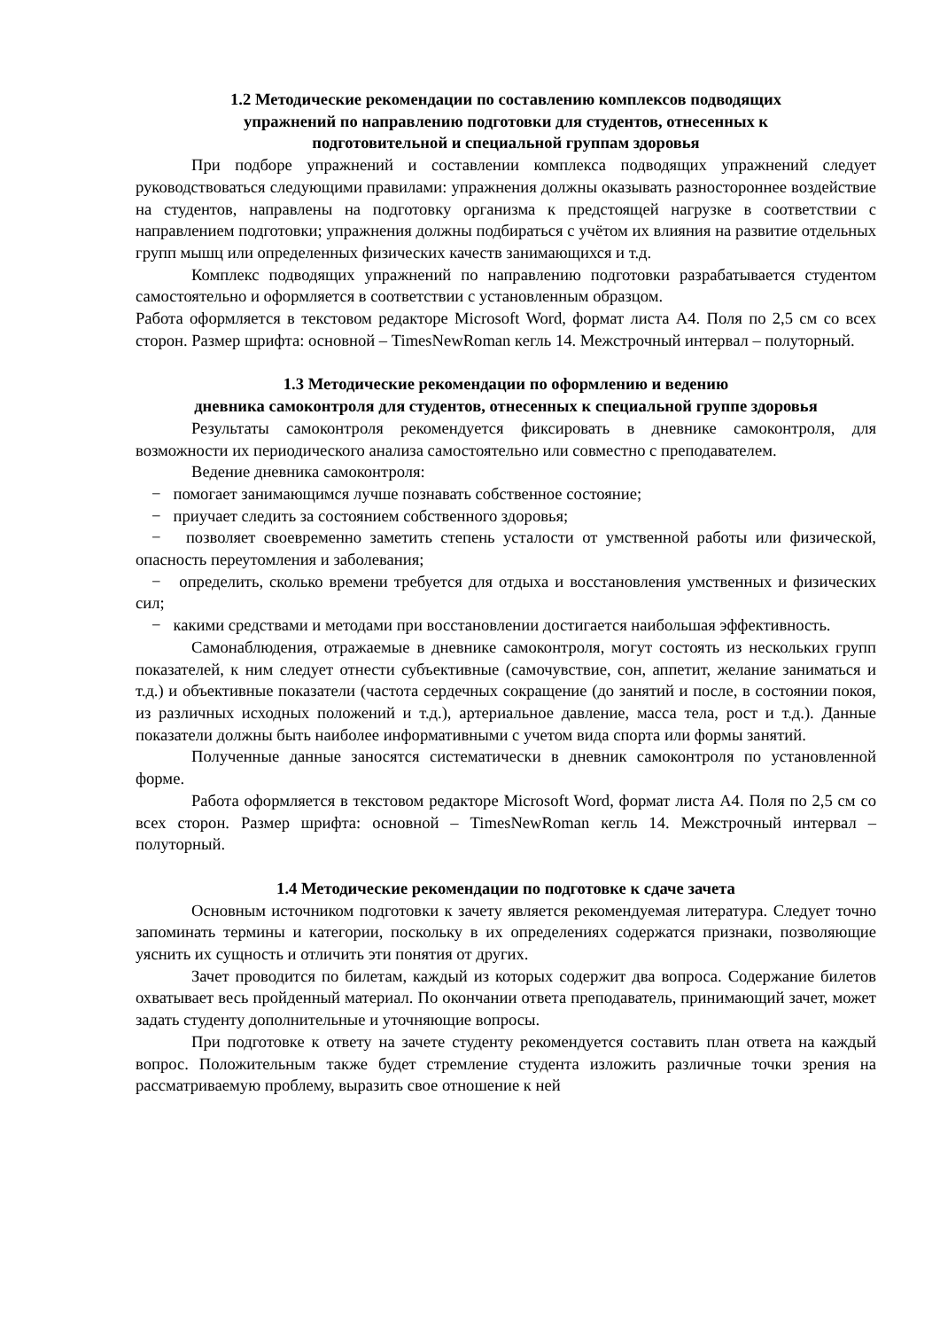1.2 Методические рекомендации по составлению комплексов подводящих
упражнений по направлению подготовки для студентов, отнесенных к
подготовительной и специальной группам здоровья
При подборе упражнений и составлении комплекса подводящих упражнений следует руководствоваться следующими правилами: упражнения должны оказывать разностороннее воздействие на студентов, направлены на подготовку организма к предстоящей нагрузке в соответствии с направлением подготовки; упражнения должны подбираться с учётом их влияния на развитие отдельных групп мышц или определенных физических качеств занимающихся и т.д.
Комплекс подводящих упражнений по направлению подготовки разрабатывается студентом самостоятельно и оформляется в соответствии с установленным образцом.
Работа оформляется в текстовом редакторе Microsoft Word, формат листа А4. Поля по 2,5 см со всех сторон. Размер шрифта: основной – TimesNewRoman кегль 14. Межстрочный интервал – полуторный.
1.3 Методические рекомендации по оформлению и ведению
дневника самоконтроля для студентов, отнесенных к специальной группе здоровья
Результаты самоконтроля рекомендуется фиксировать в дневнике самоконтроля, для возможности их периодического анализа самостоятельно или совместно с преподавателем.
Ведение дневника самоконтроля:
− помогает занимающимся лучше познавать собственное состояние;
− приучает следить за состоянием собственного здоровья;
− позволяет своевременно заметить степень усталости от умственной работы или физической, опасность переутомления и заболевания;
− определить, сколько времени требуется для отдыха и восстановления умственных и физических сил;
− какими средствами и методами при восстановлении достигается наибольшая эффективность.
Самонаблюдения, отражаемые в дневнике самоконтроля, могут состоять из нескольких групп показателей, к ним следует отнести субъективные (самочувствие, сон, аппетит, желание заниматься и т.д.) и объективные показатели (частота сердечных сокращение (до занятий и после, в состоянии покоя, из различных исходных положений и т.д.), артериальное давление, масса тела, рост и т.д.). Данные показатели должны быть наиболее информативными с учетом вида спорта или формы занятий.
Полученные данные заносятся систематически в дневник самоконтроля по установленной форме.
Работа оформляется в текстовом редакторе Microsoft Word, формат листа А4. Поля по 2,5 см со всех сторон. Размер шрифта: основной – TimesNewRoman кегль 14. Межстрочный интервал – полуторный.
1.4 Методические рекомендации по подготовке к сдаче зачета
Основным источником подготовки к зачету является рекомендуемая литература. Следует точно запоминать термины и категории, поскольку в их определениях содержатся признаки, позволяющие уяснить их сущность и отличить эти понятия от других.
Зачет проводится по билетам, каждый из которых содержит два вопроса. Содержание билетов охватывает весь пройденный материал. По окончании ответа преподаватель, принимающий зачет, может задать студенту дополнительные и уточняющие вопросы.
При подготовке к ответу на зачете студенту рекомендуется составить план ответа на каждый вопрос. Положительным также будет стремление студента изложить различные точки зрения на рассматриваемую проблему, выразить свое отношение к ней